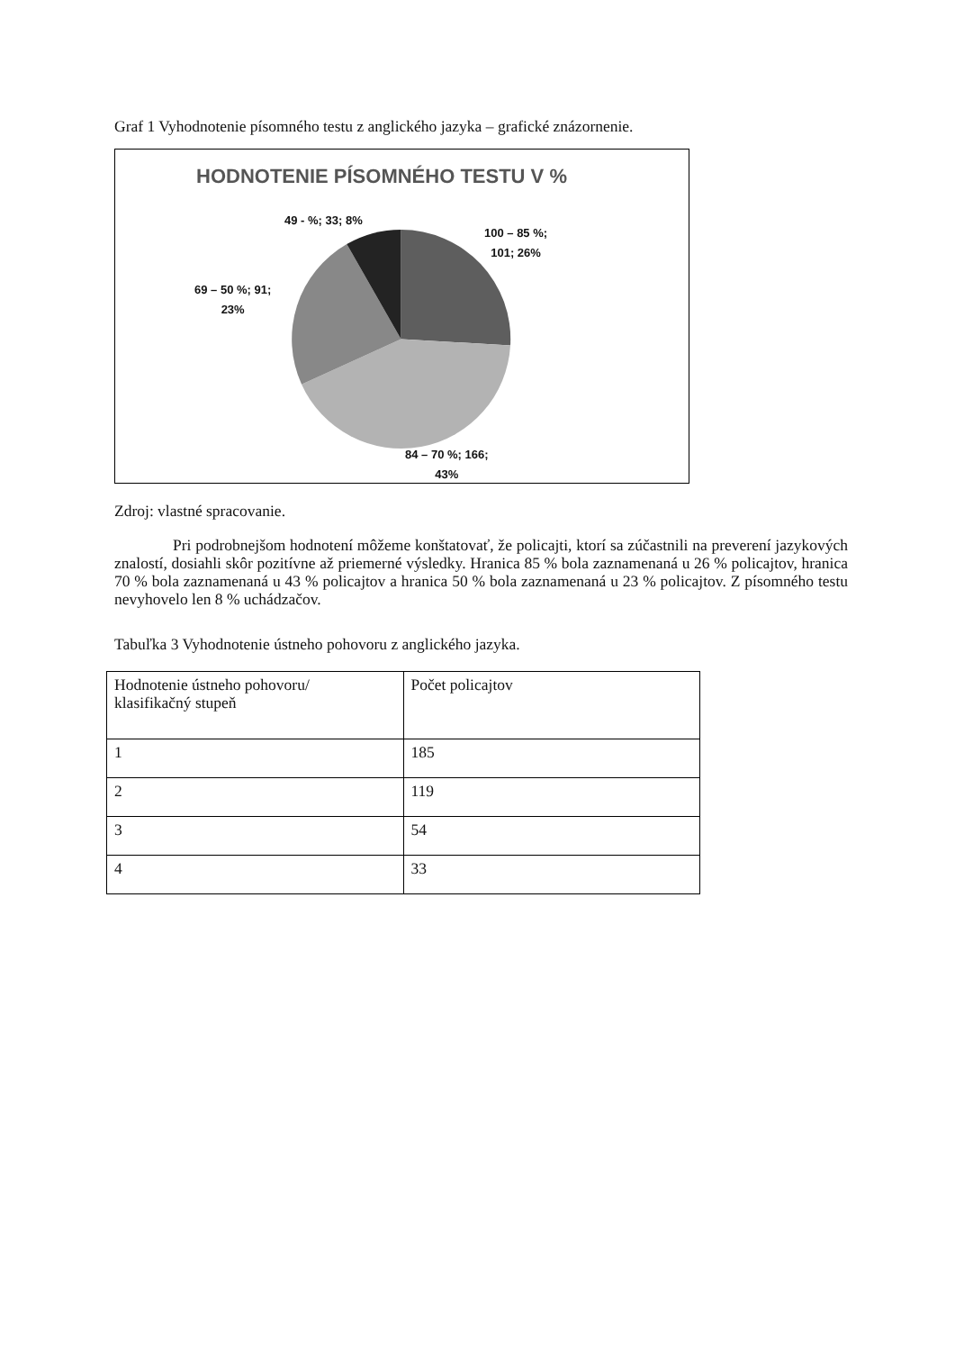Graf 1 Vyhodnotenie písomného testu z anglického jazyka – grafické znázornenie.
HODNOTENIE PÍSOMNÉHO TESTU V %
49 - %; 33; 8%
100 – 85 %;
101; 26%
69 – 50 %; 91;
23%
84 – 70 %; 166;
43%
Zdroj: vlastné spracovanie.
Pri podrobnejšom hodnotení môžeme konštatovať, že policajti, ktorí sa zúčastnili na preverení jazykových znalostí, dosiahli skôr pozitívne až priemerné výsledky. Hranica 85 % bola zaznamenaná u 26 % policajtov, hranica 70 % bola zaznamenaná u 43 % policajtov a hranica 50 % bola zaznamenaná u 23 % policajtov. Z písomného testu nevyhovelo len 8 % uchádzačov.
Tabuľka 3 Vyhodnotenie ústneho pohovoru z anglického jazyka.
| Hodnotenie ústneho pohovoru/ klasifikačný stupeň | Počet policajtov |
| 1 | 185 |
| 2 | 119 |
| 3 | 54 |
| 4 | 33 |